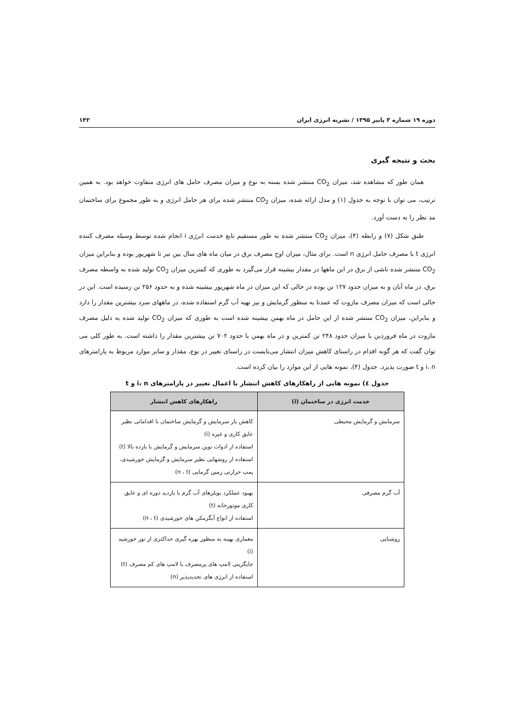دوره ۱۹ شماره ۳ پاییز ۱۳۹۵ / نشریه انرژی ایران ۱۴۲
بحث و نتیجه گیری
همان طور که مشاهده شد، میزان CO<sub>2</sub> منتشر شده بسته به نوع و میزان مصرف حامل های انرژی متفاوت خواهد بود. به همین ترتیب، می توان با توجه به جدول (۱) و مدل ارائه شده، میزان CO<sub>2</sub> منتشر شده برای هر حامل انرژی و به طور مجموع برای ساختمان مد نظر را به دست آورد.
طبق شکل (۷) و رابطه (۴)، میزان CO<sub>2</sub> منتشر شده به طور مستقیم تابع خدمت انرژی i انجام شده توسط وسیله مصرف کننده انرژی t با مصرف حامل انرژی n است. برای مثال، میزان اوج مصرف برق در میان ماه های سال بین تیر تا شهریور بوده و بنابراین میزان CO<sub>2</sub> منتشر شده ناشی از برق در این ماهها در مقدار بیشینه قرار می‌گیرد به طوری که کمترین میزان CO<sub>2</sub> تولید شده به واسطه مصرف برق، در ماه آبان و به میزان حدود ۱۲۷ تن بوده در حالی که این میزان در ماه شهریور بیشینه شده و به حدود ۲۵۶ تن رسیده است. این در حالی است که میزان مصرف مازوت که عمدتا به منظور گرمایش و نیز تهیه آب گرم استفاده شده، در ماههای سرد بیشترین مقدار را دارد و بنابراین، میزان CO<sub>2</sub> منتشر شده از این حامل در ماه بهمن بیشینه شده است به طوری که میزان CO<sub>2</sub> تولید شده به دلیل مصرف مازوت در ماه فروردین با میزان حدود ۲۴۸ تن کمترین و در ماه بهمن با حدود ۷۰۲ تن بیشترین مقدار را داشته است. به طور کلی می توان گفت که هر گونه اقدام در راستای کاهش میزان انتشار می‌بایست در راستای تغییر در نوع، مقدار و سایر موارد مربوط به پارامترهای i، n و t صورت پذیرد. جدول (۴)، نمونه هایی از این موارد را بیان کرده است.
جدول ٤) نمونه هایی از راهکارهای کاهش انتشار با اعمال تغییر در پارامترهای i، n و t
| خدمت انرژی در ساختمان (i) | راهکارهای کاهش انتشار |
| --- | --- |
| سرمایش و گرمایش محیطی | کاهش بار سرمایش و گرمایش ساختمان با اقداماتی نظیر عایق کاری و غیره (i) استفاده از ادوات نوین سرمایش و گرمایش با بازده بالا (t) استفاده از روشهایی نظیر سرمایش و گرمایش خورشیدی، پمپ حرارتی زمین گرمایی (n ، t) |
| آب گرم مصرفی | بهبود عملکرد بویلرهای آب گرم با بازدید دوره ای و عایق کاری موتورخانه (t) استفاده از انواع آبگرمکن های خورشیدی (n ، t) |
| روشنایی | معماری بهینه به منظور بهره گیری حداکثری از نور خورشید (i) جایگزینی لامپ های پرمصرف با لامپ های کم مصرف (t) استفاده از انرژی های تجدیدپذیر (n) |